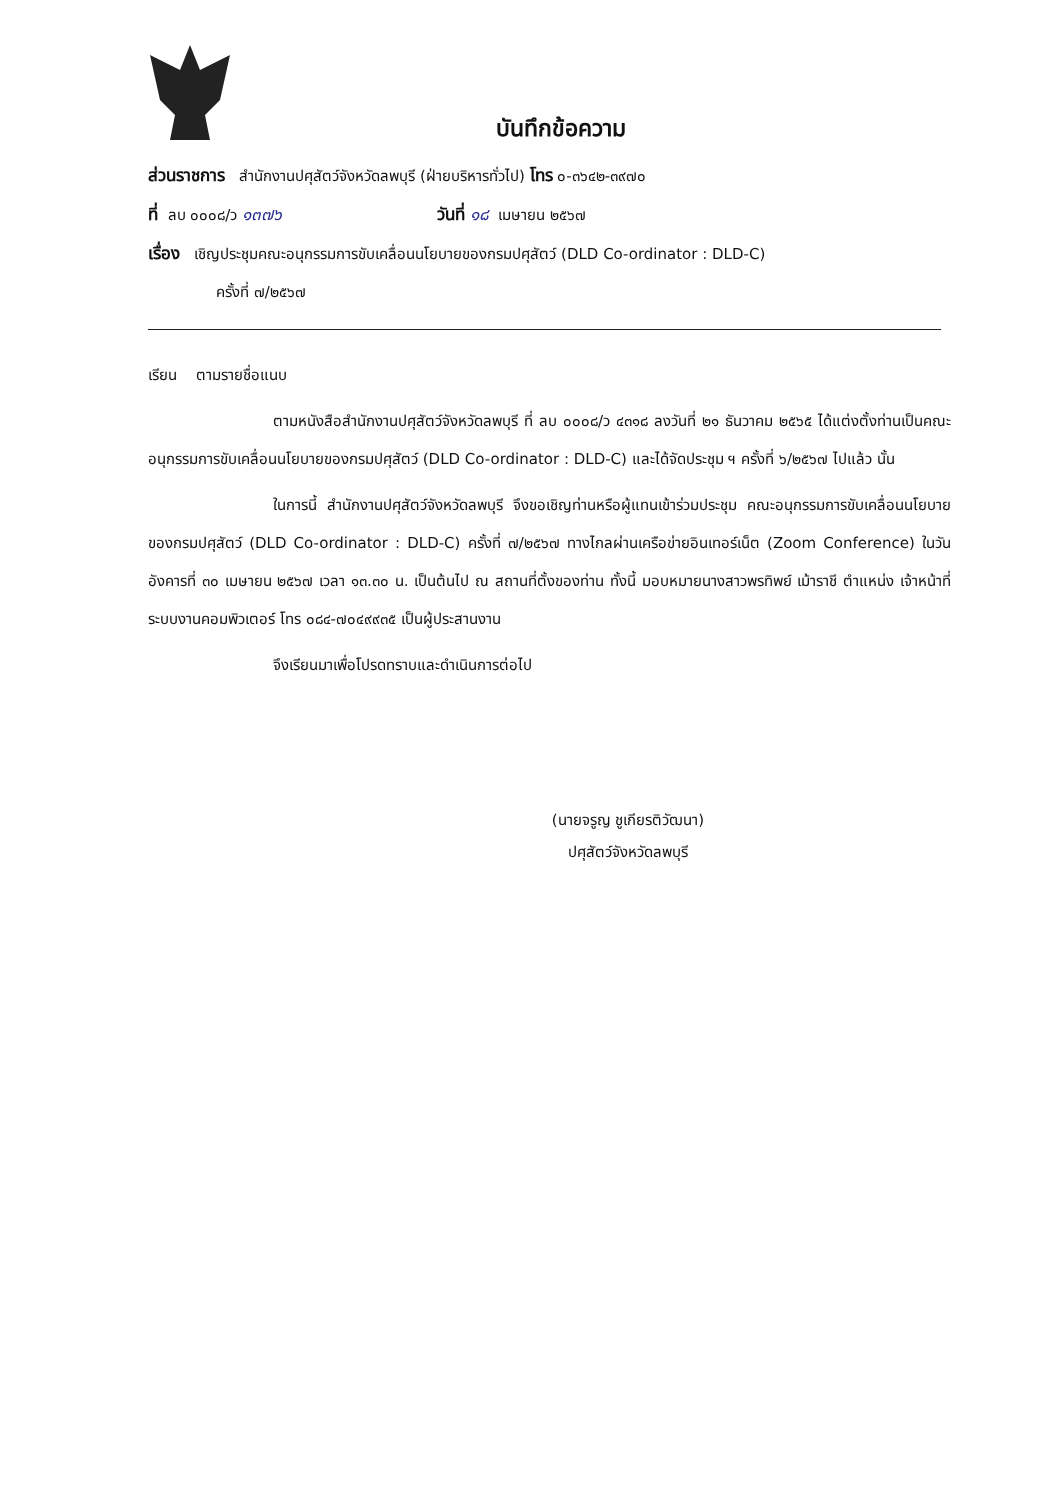บันทึกข้อความ
ส่วนราชการ สำนักงานปศุสัตว์จังหวัดลพบุรี (ฝ่ายบริหารทั่วไป) โทร ๐-๓๖๔๒-๓๙๗๐
ที่ ลบ ๐๐๐๘/ว ๑๓๗๖ วันที่ ๑๘ เมษายน ๒๕๖๗
เรื่อง เชิญประชุมคณะอนุกรรมการขับเคลื่อนนโยบายของกรมปศุสัตว์ (DLD Co-ordinator : DLD-C)
ครั้งที่ ๗/๒๕๖๗
เรียน ตามรายชื่อแนบ
ตามหนังสือสำนักงานปศุสัตว์จังหวัดลพบุรี ที่ ลบ ๐๐๐๘/ว ๔๓๑๘ ลงวันที่ ๒๑ ธันวาคม ๒๕๖๕ ได้แต่งตั้งท่านเป็นคณะอนุกรรมการขับเคลื่อนนโยบายของกรมปศุสัตว์ (DLD Co-ordinator : DLD-C) และได้จัดประชุม ฯ ครั้งที่ ๖/๒๕๖๗ ไปแล้ว นั้น
ในการนี้ สำนักงานปศุสัตว์จังหวัดลพบุรี จึงขอเชิญท่านหรือผู้แทนเข้าร่วมประชุม คณะอนุกรรมการขับเคลื่อนนโยบายของกรมปศุสัตว์ (DLD Co-ordinator : DLD-C) ครั้งที่ ๗/๒๕๖๗ ทางไกลผ่านเครือข่ายอินเทอร์เน็ต (Zoom Conference) ในวันอังคารที่ ๓๐ เมษายน ๒๕๖๗ เวลา ๑๓.๓๐ น. เป็นต้นไป ณ สถานที่ตั้งของท่าน ทั้งนี้ มอบหมายนางสาวพรทิพย์ เม้าราชี ตำแหน่ง เจ้าหน้าที่ระบบงานคอมพิวเตอร์ โทร ๐๘๔-๗๐๔๙๙๓๕ เป็นผู้ประสานงาน
จึงเรียนมาเพื่อโปรดทราบและดำเนินการต่อไป
(นายจรูญ ชูเกียรติวัฒนา)
ปศุสัตว์จังหวัดลพบุรี